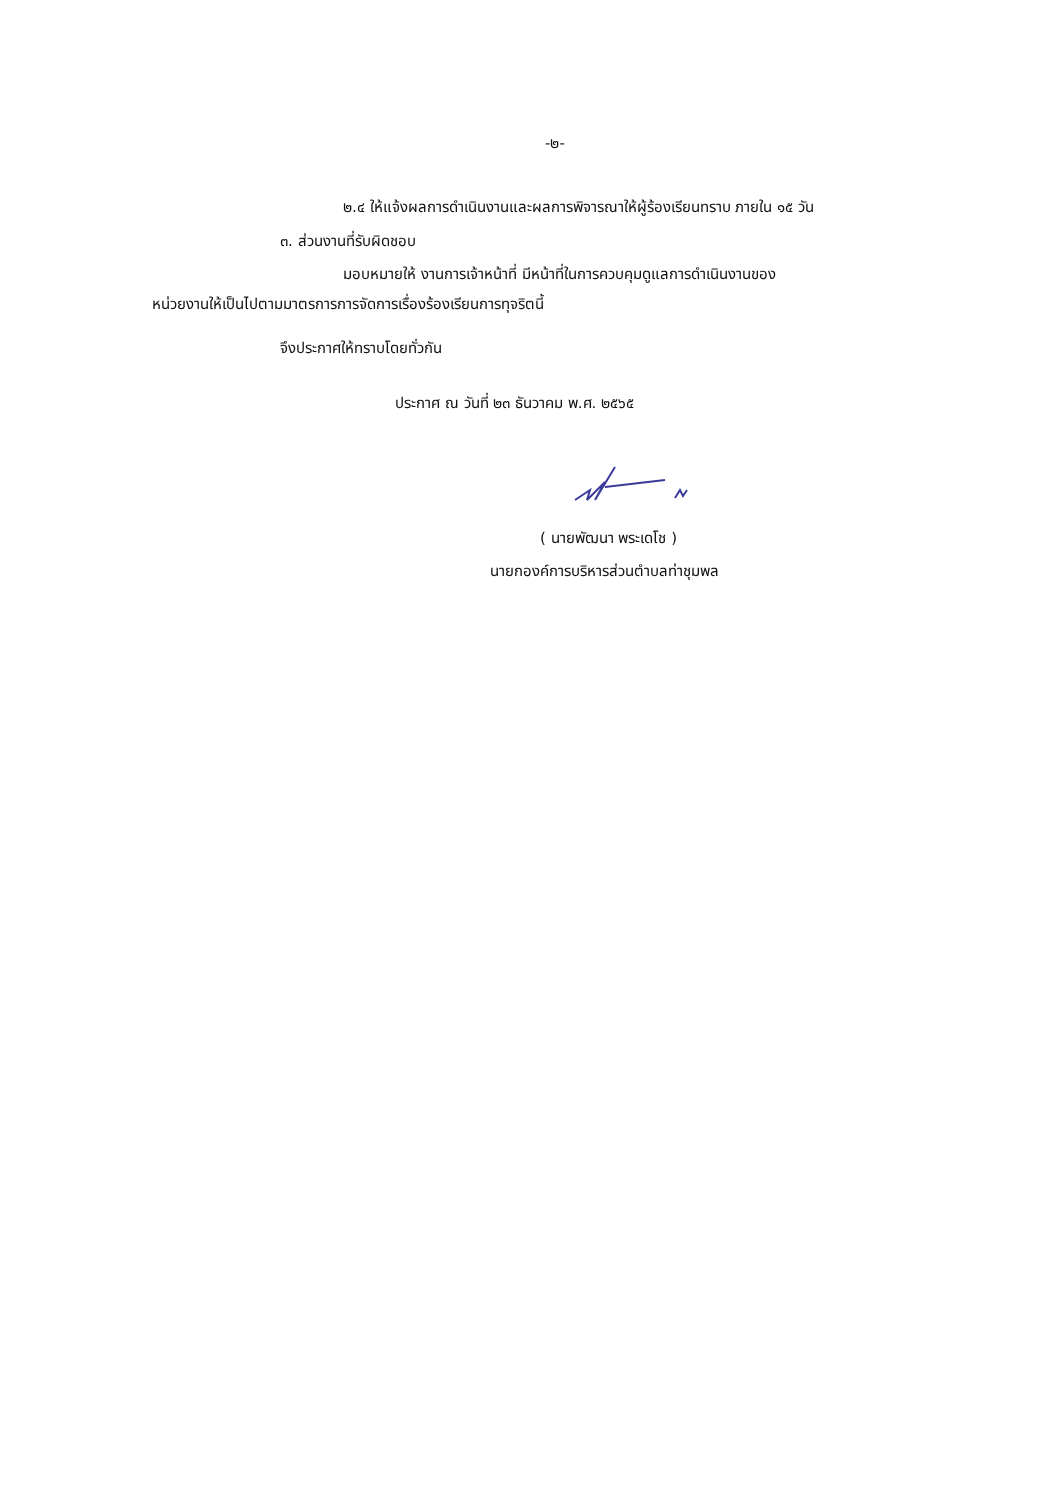-๒-
๒.๔ ให้แจ้งผลการดำเนินงานและผลการพิจารณาให้ผู้ร้องเรียนทราบ ภายใน ๑๕ วัน
๓. ส่วนงานที่รับผิดชอบ
มอบหมายให้ งานการเจ้าหน้าที่ มีหน้าที่ในการควบคุมดูแลการดำเนินงานของ
หน่วยงานให้เป็นไปตามมาตรการการจัดการเรื่องร้องเรียนการทุจริตนี้
จึงประกาศให้ทราบโดยทั่วกัน
ประกาศ ณ วันที่ ๒๓ ธันวาคม พ.ศ. ๒๕๖๕
( นายพัฒนา พระเดโช )
นายกองค์การบริหารส่วนตำบลท่าชุมพล